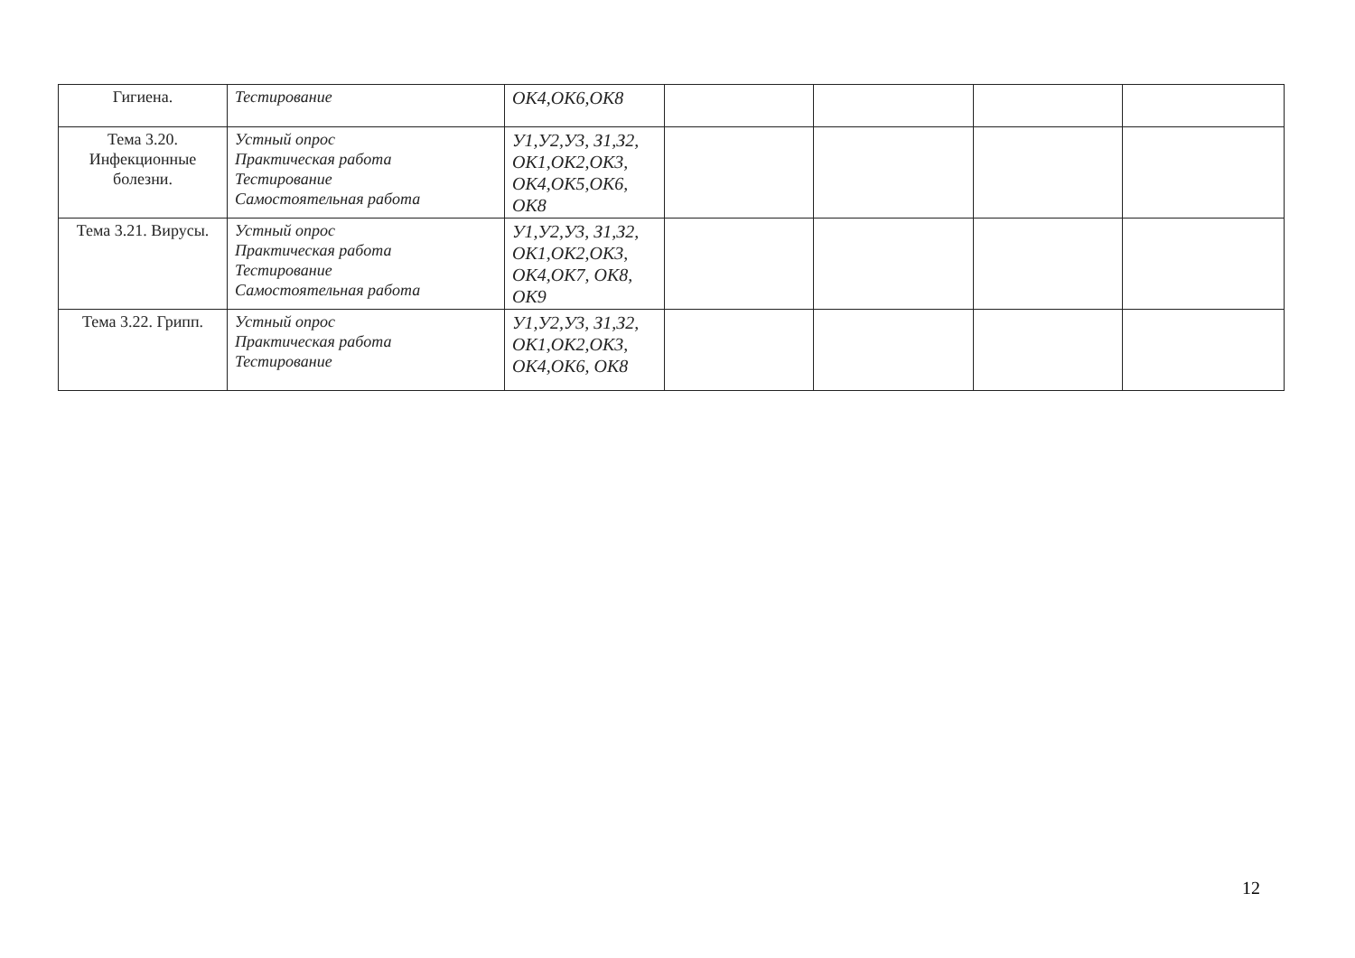| Гигиена. | Тестирование | ОК4,ОК6,ОК8 | | | | |
| Тема 3.20. Инфекционные болезни. | Устный опрос Практическая работа Тестирование Самостоятельная работа | У1,У2,У3, З1,З2, ОК1,ОК2,ОК3, ОК4,ОК5,ОК6, ОК8 | | | | |
| Тема 3.21. Вирусы. | Устный опрос Практическая работа Тестирование Самостоятельная работа | У1,У2,У3, З1,З2, ОК1,ОК2,ОК3, ОК4,ОК7, ОК8, ОК9 | | | | |
| Тема 3.22. Грипп. | Устный опрос Практическая работа Тестирование | У1,У2,У3, З1,З2, ОК1,ОК2,ОК3, ОК4,ОК6, ОК8 | | | | |
12